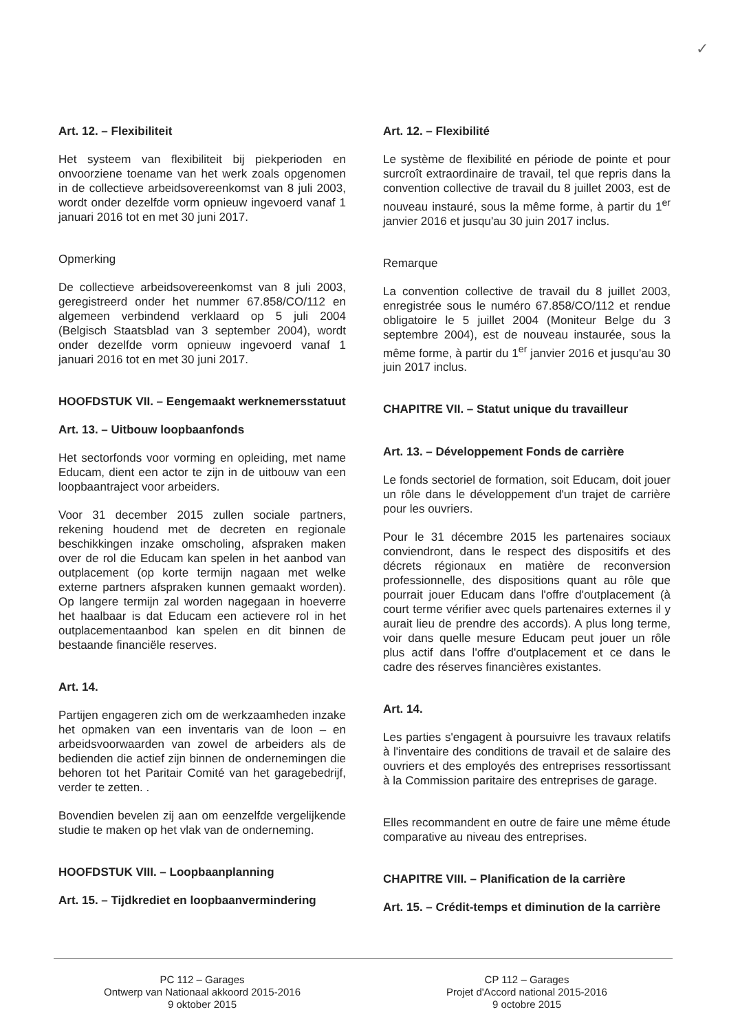✓
Art. 12. – Flexibiliteit
Het systeem van flexibiliteit bij piekperioden en onvoorziene toename van het werk zoals opgenomen in de collectieve arbeidsovereenkomst van 8 juli 2003, wordt onder dezelfde vorm opnieuw ingevoerd vanaf 1 januari 2016 tot en met 30 juni 2017.
Opmerking
De collectieve arbeidsovereenkomst van 8 juli 2003, geregistreerd onder het nummer 67.858/CO/112 en algemeen verbindend verklaard op 5 juli 2004 (Belgisch Staatsblad van 3 september 2004), wordt onder dezelfde vorm opnieuw ingevoerd vanaf 1 januari 2016 tot en met 30 juni 2017.
HOOFDSTUK VII. – Eengemaakt werknemersstatuut
Art. 13. – Uitbouw loopbaanfonds
Het sectorfonds voor vorming en opleiding, met name Educam, dient een actor te zijn in de uitbouw van een loopbaantraject voor arbeiders.
Voor 31 december 2015 zullen sociale partners, rekening houdend met de decreten en regionale beschikkingen inzake omscholing, afspraken maken over de rol die Educam kan spelen in het aanbod van outplacement (op korte termijn nagaan met welke externe partners afspraken kunnen gemaakt worden). Op langere termijn zal worden nagegaan in hoeverre het haalbaar is dat Educam een actievere rol in het outplacementaanbod kan spelen en dit binnen de bestaande financiële reserves.
Art. 14.
Partijen engageren zich om de werkzaamheden inzake het opmaken van een inventaris van de loon – en arbeidsvoorwaarden van zowel de arbeiders als de bedienden die actief zijn binnen de ondernemingen die behoren tot het Paritair Comité van het garagebedrijf, verder te zetten. .
Bovendien bevelen zij aan om eenzelfde vergelijkende studie te maken op het vlak van de onderneming.
HOOFDSTUK VIII. – Loopbaanplanning
Art. 15. – Tijdkrediet en loopbaanvermindering
Art. 12. – Flexibilité
Le système de flexibilité en période de pointe et pour surcroît extraordinaire de travail, tel que repris dans la convention collective de travail du 8 juillet 2003, est de nouveau instauré, sous la même forme, à partir du 1<sup>er</sup> janvier 2016 et jusqu'au 30 juin 2017 inclus.
Remarque
La convention collective de travail du 8 juillet 2003, enregistrée sous le numéro 67.858/CO/112 et rendue obligatoire le 5 juillet 2004 (Moniteur Belge du 3 septembre 2004), est de nouveau instaurée, sous la même forme, à partir du 1<sup>er</sup> janvier 2016 et jusqu'au 30 juin 2017 inclus.
CHAPITRE VII. – Statut unique du travailleur
Art. 13. – Développement Fonds de carrière
Le fonds sectoriel de formation, soit Educam, doit jouer un rôle dans le développement d'un trajet de carrière pour les ouvriers.
Pour le 31 décembre 2015 les partenaires sociaux conviendront, dans le respect des dispositifs et des décrets régionaux en matière de reconversion professionnelle, des dispositions quant au rôle que pourrait jouer Educam dans l'offre d'outplacement (à court terme vérifier avec quels partenaires externes il y aurait lieu de prendre des accords). A plus long terme, voir dans quelle mesure Educam peut jouer un rôle plus actif dans l'offre d'outplacement et ce dans le cadre des réserves financières existantes.
Art. 14.
Les parties s'engagent à poursuivre les travaux relatifs à l'inventaire des conditions de travail et de salaire des ouvriers et des employés des entreprises ressortissant à la Commission paritaire des entreprises de garage.
Elles recommandent en outre de faire une même étude comparative au niveau des entreprises.
CHAPITRE VIII. – Planification de la carrière
Art. 15. – Crédit-temps et diminution de la carrière
PC 112 – Garages
Ontwerp van Nationaal akkoord 2015-2016
9 oktober 2015
CP 112 – Garages
Projet d'Accord national 2015-2016
9 octobre 2015